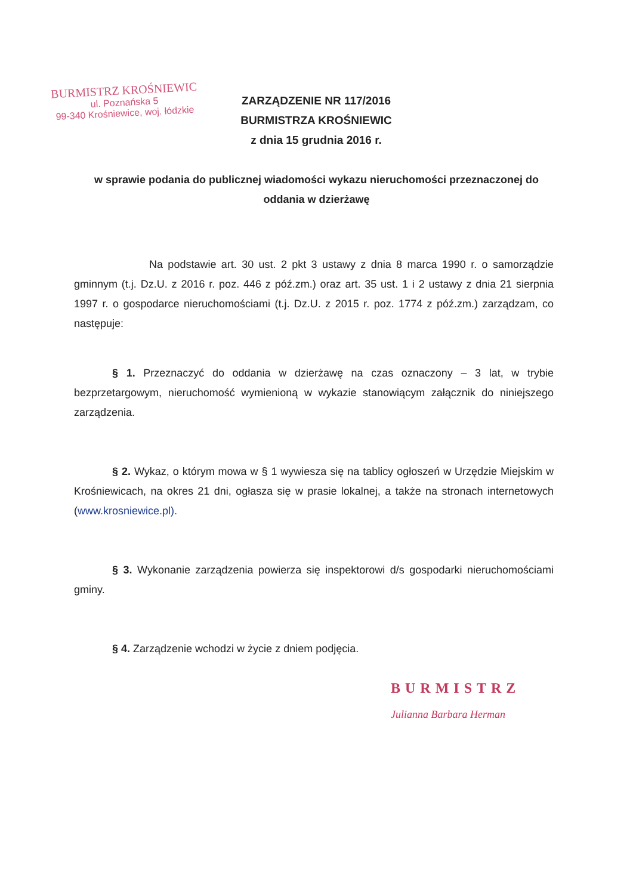BURMISTRZ KROŚNIEWIC
ul. Poznańska 5
99-340 Krośniewice, woj. łódzkie
ZARZĄDZENIE NR 117/2016
BURMISTRZA KROŚNIEWIC
z dnia 15 grudnia 2016 r.
w sprawie podania do publicznej wiadomości wykazu nieruchomości przeznaczonej do oddania w dzierżawę
Na podstawie art. 30 ust. 2 pkt 3 ustawy z dnia 8 marca 1990 r. o samorządzie gminnym (t.j. Dz.U. z 2016 r. poz. 446 z póź.zm.) oraz art. 35 ust. 1 i 2 ustawy z dnia 21 sierpnia 1997 r. o gospodarce nieruchomościami (t.j. Dz.U. z 2015 r. poz. 1774 z póź.zm.) zarządzam, co następuje:
§ 1. Przeznaczyć do oddania w dzierżawę na czas oznaczony – 3 lat, w trybie bezprzetargowym, nieruchomość wymienioną w wykazie stanowiącym załącznik do niniejszego zarządzenia.
§ 2. Wykaz, o którym mowa w § 1 wywiesza się na tablicy ogłoszeń w Urzędzie Miejskim w Krośniewicach, na okres 21 dni, ogłasza się w prasie lokalnej, a także na stronach internetowych (www.krosniewice.pl).
§ 3. Wykonanie zarządzenia powierza się inspektorowi d/s gospodarki nieruchomościami gminy.
§ 4. Zarządzenie wchodzi w życie z dniem podjęcia.
BURMISTRZ
Julianna Barbara Herman